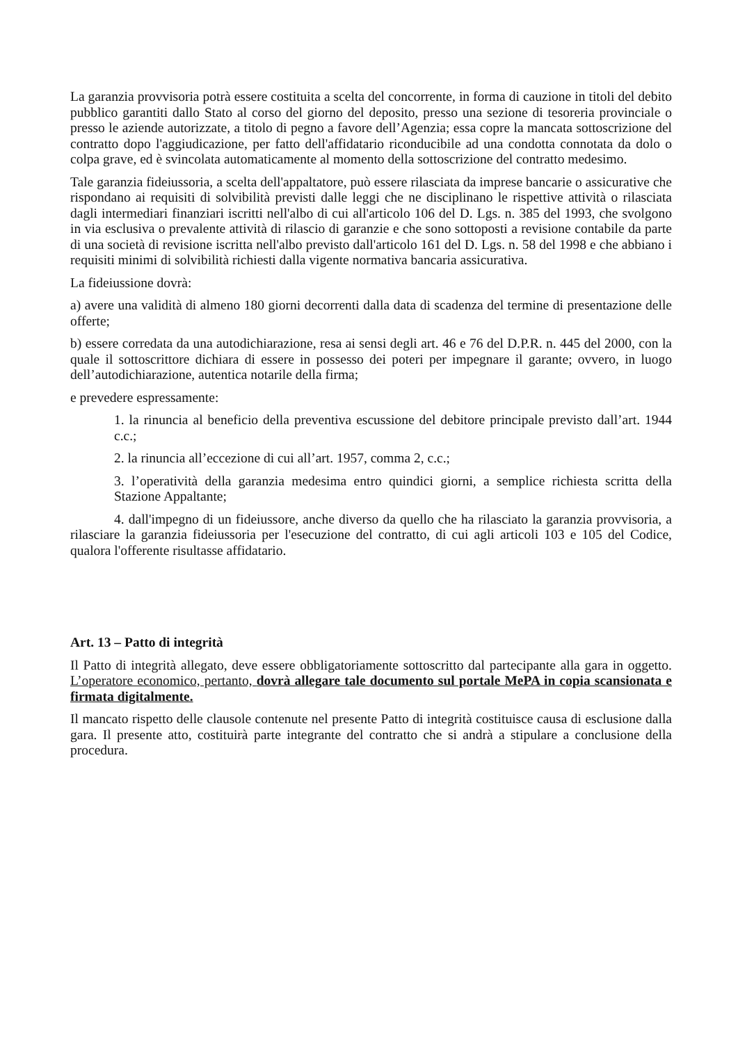La garanzia provvisoria potrà essere costituita a scelta del concorrente, in forma di cauzione in titoli del debito pubblico garantiti dallo Stato al corso del giorno del deposito, presso una sezione di tesoreria provinciale o presso le aziende autorizzate, a titolo di pegno a favore dell’Agenzia; essa copre la mancata sottoscrizione del contratto dopo l'aggiudicazione, per fatto dell'affidatario riconducibile ad una condotta connotata da dolo o colpa grave, ed è svincolata automaticamente al momento della sottoscrizione del contratto medesimo.
Tale garanzia fideiussoria, a scelta dell'appaltatore, può essere rilasciata da imprese bancarie o assicurative che rispondano ai requisiti di solvibilità previsti dalle leggi che ne disciplinano le rispettive attività o rilasciata dagli intermediari finanziari iscritti nell'albo di cui all'articolo 106 del D. Lgs. n. 385 del 1993, che svolgono in via esclusiva o prevalente attività di rilascio di garanzie e che sono sottoposti a revisione contabile da parte di una società di revisione iscritta nell'albo previsto dall'articolo 161 del D. Lgs. n. 58 del 1998 e che abbiano i requisiti minimi di solvibilità richiesti dalla vigente normativa bancaria assicurativa.
La fideiussione dovrà:
a) avere una validità di almeno 180 giorni decorrenti dalla data di scadenza del termine di presentazione delle offerte;
b) essere corredata da una autodichiarazione, resa ai sensi degli art. 46 e 76 del D.P.R. n. 445 del 2000, con la quale il sottoscrittore dichiara di essere in possesso dei poteri per impegnare il garante; ovvero, in luogo dell’autodichiarazione, autentica notarile della firma;
e prevedere espressamente:
1. la rinuncia al beneficio della preventiva escussione del debitore principale previsto dall’art. 1944 c.c.;
2. la rinuncia all’eccezione di cui all’art. 1957, comma 2, c.c.;
3. l’operatività della garanzia medesima entro quindici giorni, a semplice richiesta scritta della Stazione Appaltante;
4. dall'impegno di un fideiussore, anche diverso da quello che ha rilasciato la garanzia provvisoria, a rilasciare la garanzia fideiussoria per l'esecuzione del contratto, di cui agli articoli 103 e 105 del Codice, qualora l'offerente risultasse affidatario.
Art. 13 – Patto di integrità
Il Patto di integrità allegato, deve essere obbligatoriamente sottoscritto dal partecipante alla gara in oggetto. L’operatore economico, pertanto, dovrà allegare tale documento sul portale MePA in copia scansionata e firmata digitalmente.
Il mancato rispetto delle clausole contenute nel presente Patto di integrità costituisce causa di esclusione dalla gara. Il presente atto, costituirà parte integrante del contratto che si andrà a stipulare a conclusione della procedura.